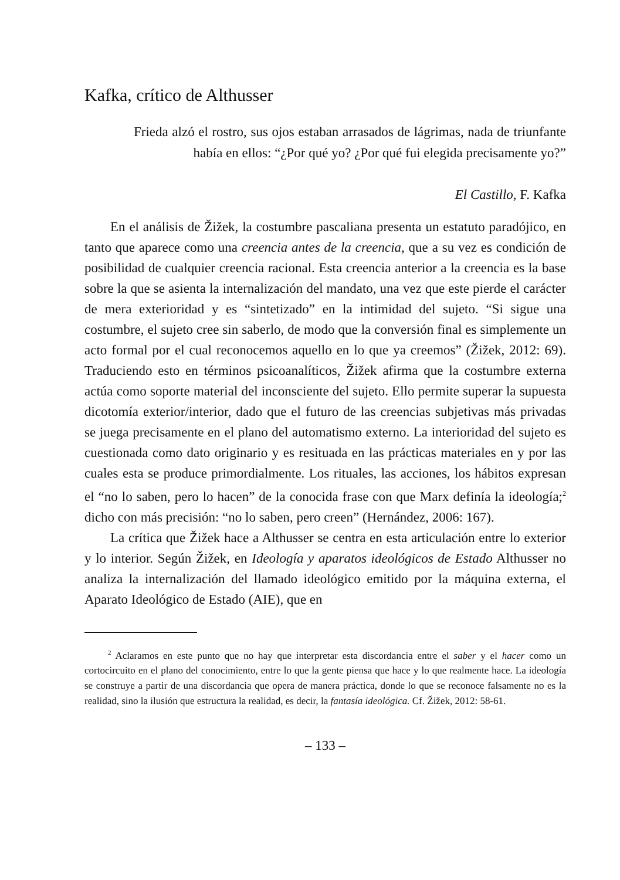Kafka, crítico de Althusser
Frieda alzó el rostro, sus ojos estaban arrasados de lágrimas, nada de triunfante había en ellos: “¿Por qué yo? ¿Por qué fui elegida precisamente yo?”
El Castillo, F. Kafka
En el análisis de Žižek, la costumbre pascaliana presenta un estatuto paradójico, en tanto que aparece como una creencia antes de la creencia, que a su vez es condición de posibilidad de cualquier creencia racional. Esta creencia anterior a la creencia es la base sobre la que se asienta la internalización del mandato, una vez que este pierde el carácter de mera exterioridad y es “sintetizado” en la intimidad del sujeto. “Si sigue una costumbre, el sujeto cree sin saberlo, de modo que la conversión final es simplemente un acto formal por el cual reconocemos aquello en lo que ya creemos” (Žižek, 2012: 69). Traduciendo esto en términos psicoanalíticos, Žižek afirma que la costumbre externa actúa como soporte material del inconsciente del sujeto. Ello permite superar la supuesta dicotomía exterior/interior, dado que el futuro de las creencias subjetivas más privadas se juega precisamente en el plano del automatismo externo. La interioridad del sujeto es cuestionada como dato originario y es resituada en las prácticas materiales en y por las cuales esta se produce primordialmente. Los rituales, las acciones, los hábitos expresan el “no lo saben, pero lo hacen” de la conocida frase con que Marx definía la ideología;<sup>2</sup> dicho con más precisión: “no lo saben, pero creen” (Hernández, 2006: 167).
La crítica que Žižek hace a Althusser se centra en esta articulación entre lo exterior y lo interior. Según Žižek, en Ideología y aparatos ideológicos de Estado Althusser no analiza la internalización del llamado ideológico emitido por la máquina externa, el Aparato Ideológico de Estado (AIE), que en
<sup>2</sup> Aclaramos en este punto que no hay que interpretar esta discordancia entre el saber y el hacer como un cortocircuito en el plano del conocimiento, entre lo que la gente piensa que hace y lo que realmente hace. La ideología se construye a partir de una discordancia que opera de manera práctica, donde lo que se reconoce falsamente no es la realidad, sino la ilusión que estructura la realidad, es decir, la fantasía ideológica. Cf. Žižek, 2012: 58-61.
– 133 –